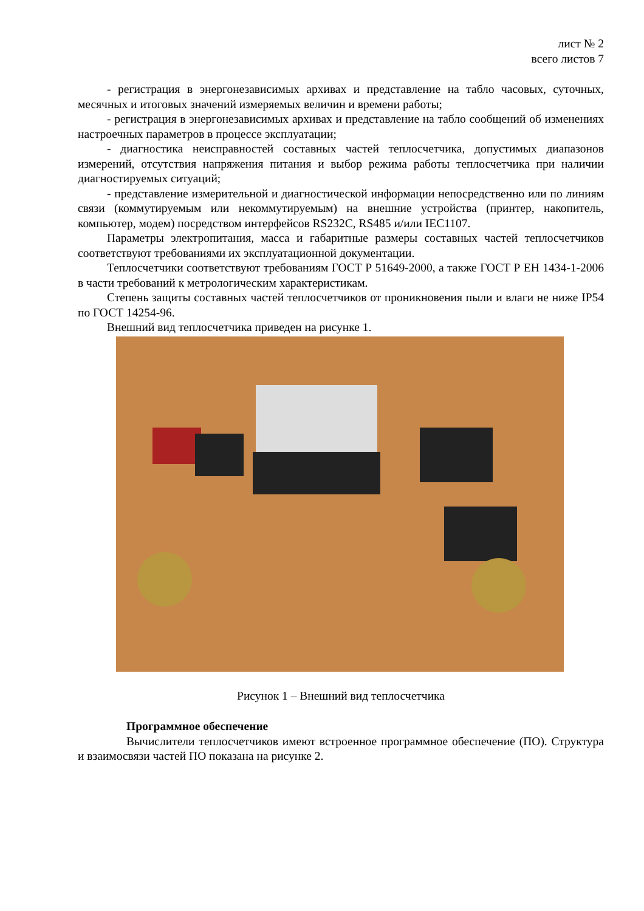лист № 2
всего листов 7
- регистрация в энергонезависимых архивах и представление на табло часовых, суточных, месячных и итоговых значений измеряемых величин и времени работы;
- регистрация в энергонезависимых архивах и представление на табло сообщений об изменениях настроечных параметров в процессе эксплуатации;
- диагностика неисправностей составных частей теплосчетчика, допустимых диапазонов измерений, отсутствия напряжения питания и выбор режима работы теплосчетчика при наличии диагностируемых ситуаций;
- представление измерительной и диагностической информации непосредственно или по линиям связи (коммутируемым или некоммутируемым) на внешние устройства (принтер, накопитель, компьютер, модем) посредством интерфейсов RS232C, RS485 и/или IEC1107.
Параметры электропитания, масса и габаритные размеры составных частей теплосчетчиков соответствуют требованиями их эксплуатационной документации.
Теплосчетчики соответствуют требованиям ГОСТ Р 51649-2000, а также ГОСТ Р ЕН 1434-1-2006 в части требований к метрологическим характеристикам.
Степень защиты составных частей теплосчетчиков от проникновения пыли и влаги не ниже IP54 по ГОСТ 14254-96.
Внешний вид теплосчетчика приведен на рисунке 1.
Рисунок 1 – Внешний вид теплосчетчика
Программное обеспечение
Вычислители теплосчетчиков имеют встроенное программное обеспечение (ПО). Структура и взаимосвязи частей ПО показана на рисунке 2.